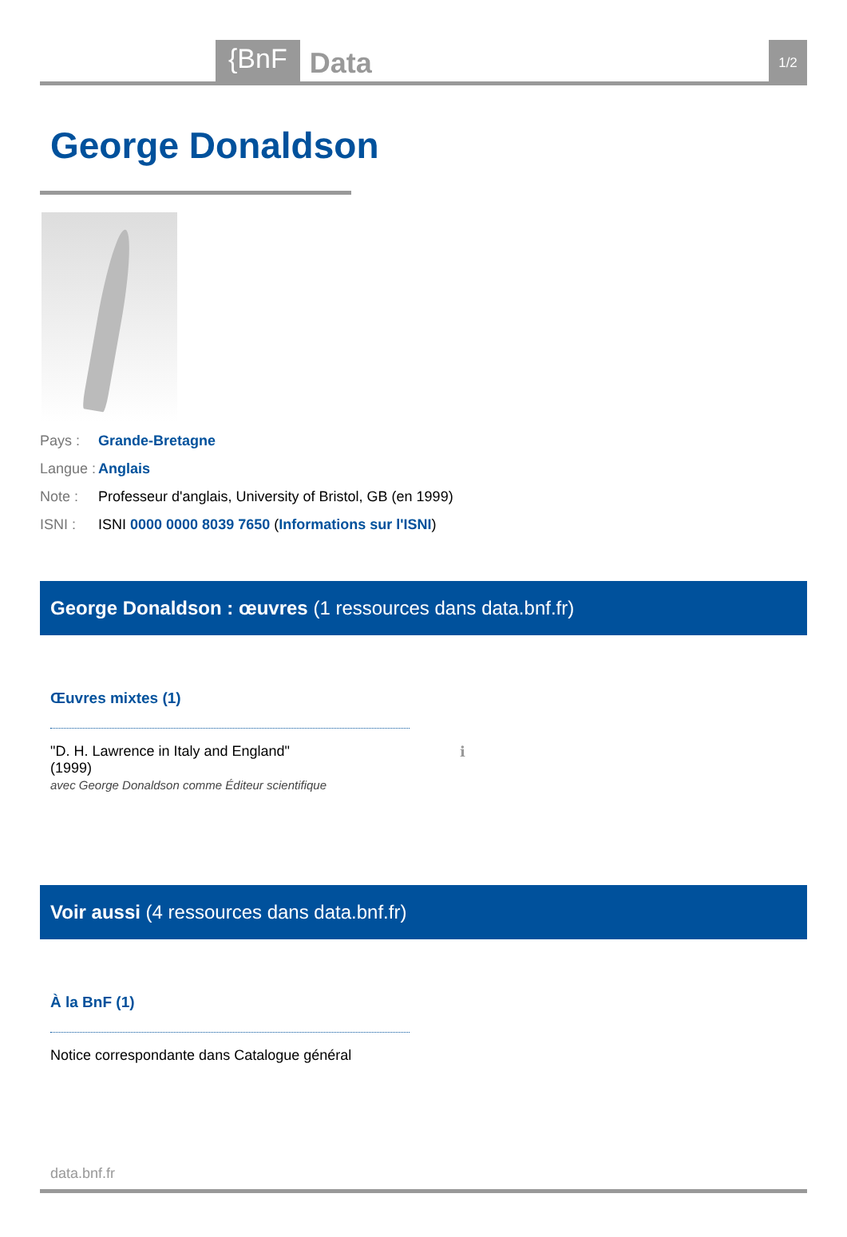{BnF Data 1/2
George Donaldson
Pays : Grande-Bretagne
Langue : Anglais
Note : Professeur d'anglais, University of Bristol, GB (en 1999)
ISNI : ISNI 0000 0000 8039 7650 (Informations sur l'ISNI)
George Donaldson : œuvres (1 ressources dans data.bnf.fr)
Œuvres mixtes (1)
"D. H. Lawrence in Italy and England"
(1999)
ℹ
avec George Donaldson comme Éditeur scientifique
Voir aussi (4 ressources dans data.bnf.fr)
À la BnF (1)
Notice correspondante dans Catalogue général
data.bnf.fr